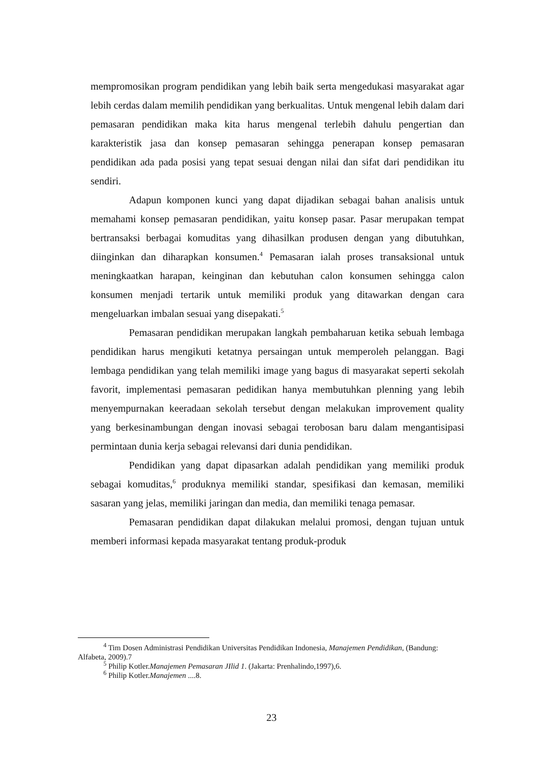mempromosikan program pendidikan yang lebih baik serta mengedukasi masyarakat agar lebih cerdas dalam memilih pendidikan yang berkualitas. Untuk mengenal lebih dalam dari pemasaran pendidikan maka kita harus mengenal terlebih dahulu pengertian dan karakteristik jasa dan konsep pemasaran sehingga penerapan konsep pemasaran pendidikan ada pada posisi yang tepat sesuai dengan nilai dan sifat dari pendidikan itu sendiri.
Adapun komponen kunci yang dapat dijadikan sebagai bahan analisis untuk memahami konsep pemasaran pendidikan, yaitu konsep pasar. Pasar merupakan tempat bertransaksi berbagai komuditas yang dihasilkan produsen dengan yang dibutuhkan, diinginkan dan diharapkan konsumen.<sup>4</sup> Pemasaran ialah proses transaksional untuk meningkaatkan harapan, keinginan dan kebutuhan calon konsumen sehingga calon konsumen menjadi tertarik untuk memiliki produk yang ditawarkan dengan cara mengeluarkan imbalan sesuai yang disepakati.<sup>5</sup>
Pemasaran pendidikan merupakan langkah pembaharuan ketika sebuah lembaga pendidikan harus mengikuti ketatnya persaingan untuk memperoleh pelanggan. Bagi lembaga pendidikan yang telah memiliki image yang bagus di masyarakat seperti sekolah favorit, implementasi pemasaran pedidikan hanya membutuhkan plenning yang lebih menyempurnakan keeradaan sekolah tersebut dengan melakukan improvement quality yang berkesinambungan dengan inovasi sebagai terobosan baru dalam mengantisipasi permintaan dunia kerja sebagai relevansi dari dunia pendidikan.
Pendidikan yang dapat dipasarkan adalah pendidikan yang memiliki produk sebagai komuditas,<sup>6</sup> produknya memiliki standar, spesifikasi dan kemasan, memiliki sasaran yang jelas, memiliki jaringan dan media, dan memiliki tenaga pemasar.
Pemasaran pendidikan dapat dilakukan melalui promosi, dengan tujuan untuk memberi informasi kepada masyarakat tentang produk-produk
<sup>4</sup> Tim Dosen Administrasi Pendidikan Universitas Pendidikan Indonesia, Manajemen Pendidikan, (Bandung: Alfabeta, 2009).7
<sup>5</sup> Philip Kotler.Manajemen Pemasaran JIlid 1. (Jakarta: Prenhalindo,1997),6.
<sup>6</sup> Philip Kotler.Manajemen ....8.
23